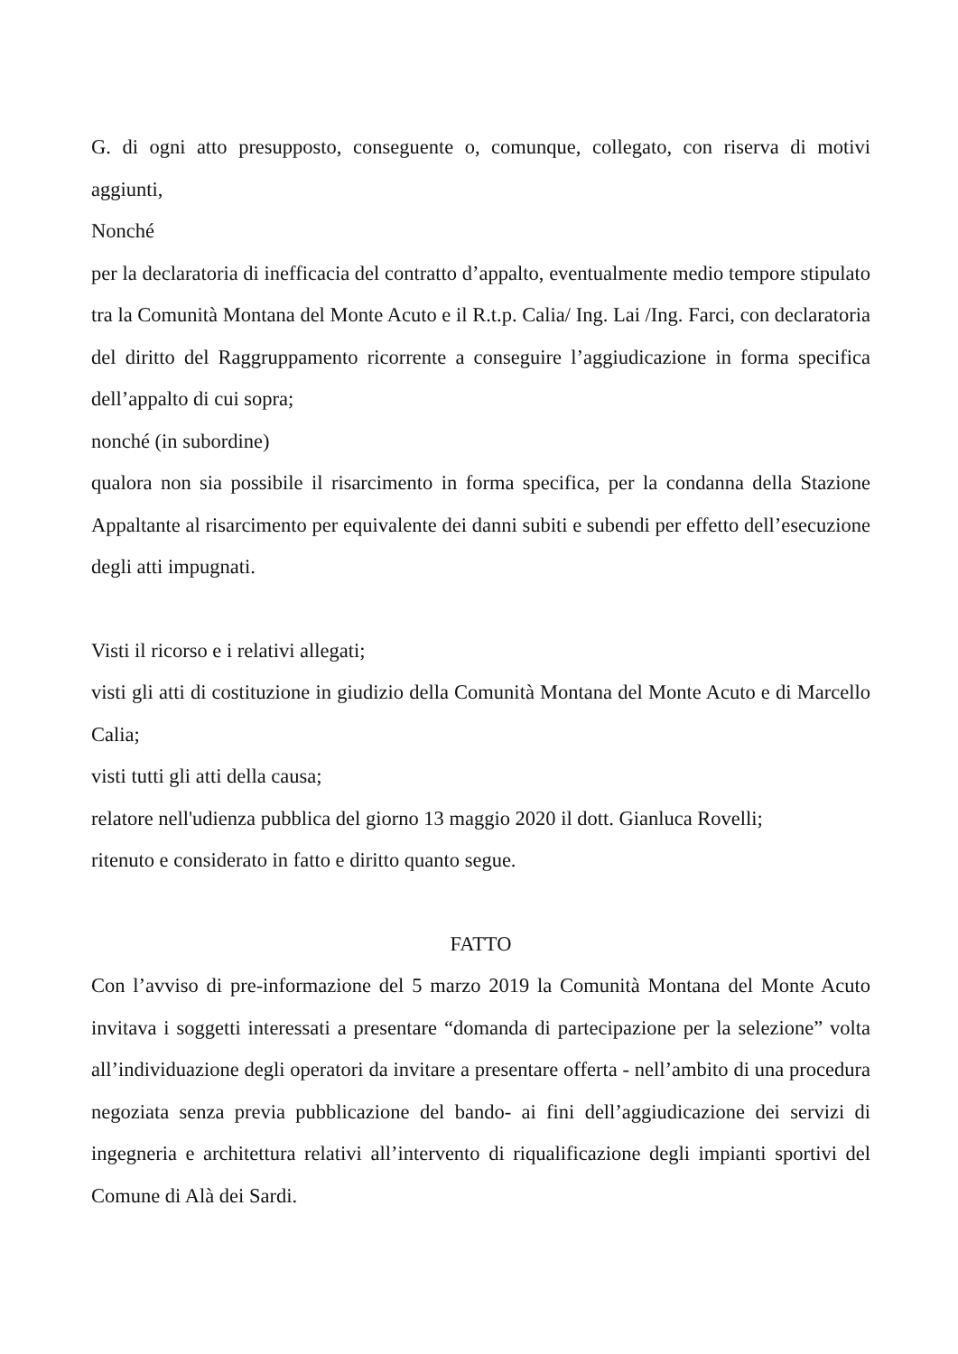G. di ogni atto presupposto, conseguente o, comunque, collegato, con riserva di motivi aggiunti,
Nonché
per la declaratoria di inefficacia del contratto d’appalto, eventualmente medio tempore stipulato tra la Comunità Montana del Monte Acuto e il R.t.p. Calia/ Ing. Lai /Ing. Farci, con declaratoria del diritto del Raggruppamento ricorrente a conseguire l’aggiudicazione in forma specifica dell’appalto di cui sopra;
nonché (in subordine)
qualora non sia possibile il risarcimento in forma specifica, per la condanna della Stazione Appaltante al risarcimento per equivalente dei danni subiti e subendi per effetto dell’esecuzione degli atti impugnati.
Visti il ricorso e i relativi allegati;
visti gli atti di costituzione in giudizio della Comunità Montana del Monte Acuto e di Marcello Calia;
visti tutti gli atti della causa;
relatore nell'udienza pubblica del giorno 13 maggio 2020 il dott. Gianluca Rovelli;
ritenuto e considerato in fatto e diritto quanto segue.
FATTO
Con l’avviso di pre-informazione del 5 marzo 2019 la Comunità Montana del Monte Acuto invitava i soggetti interessati a presentare “domanda di partecipazione per la selezione” volta all’individuazione degli operatori da invitare a presentare offerta - nell’ambito di una procedura negoziata senza previa pubblicazione del bando- ai fini dell’aggiudicazione dei servizi di ingegneria e architettura relativi all’intervento di riqualificazione degli impianti sportivi del Comune di Alà dei Sardi.